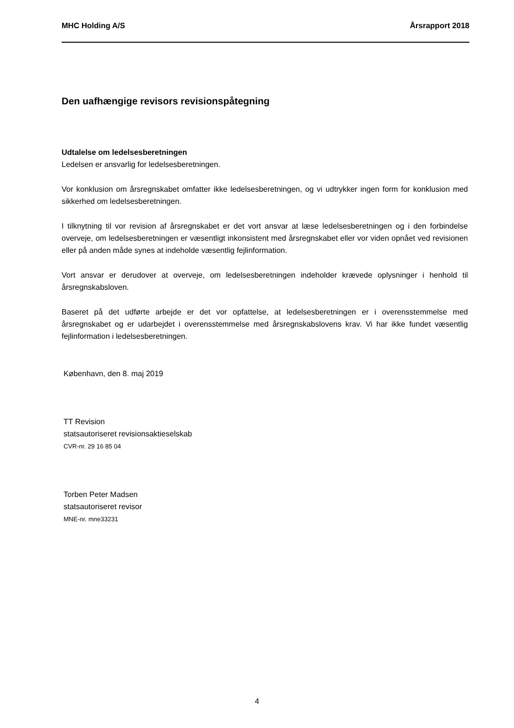MHC Holding A/S Årsrapport 2018
Den uafhængige revisors revisionspåtegning
Udtalelse om ledelsesberetningen
Ledelsen er ansvarlig for ledelsesberetningen.
Vor konklusion om årsregnskabet omfatter ikke ledelsesberetningen, og vi udtrykker ingen form for konklusion med sikkerhed om ledelsesberetningen.
I tilknytning til vor revision af årsregnskabet er det vort ansvar at læse ledelsesberetningen og i den forbindelse overveje, om ledelsesberetningen er væsentligt inkonsistent med årsregnskabet eller vor viden opnået ved revisionen eller på anden måde synes at indeholde væsentlig fejlinformation.
Vort ansvar er derudover at overveje, om ledelsesberetningen indeholder krævede oplysninger i henhold til årsregnskabsloven.
Baseret på det udførte arbejde er det vor opfattelse, at ledelsesberetningen er i overensstemmelse med årsregnskabet og er udarbejdet i overensstemmelse med årsregnskabslovens krav. Vi har ikke fundet væsentlig fejlinformation i ledelsesberetningen.
København, den 8. maj 2019
TT Revision
statsautoriseret revisionsaktieselskab
CVR-nr. 29 16 85 04
Torben Peter Madsen
statsautoriseret revisor
MNE-nr. mne33231
4